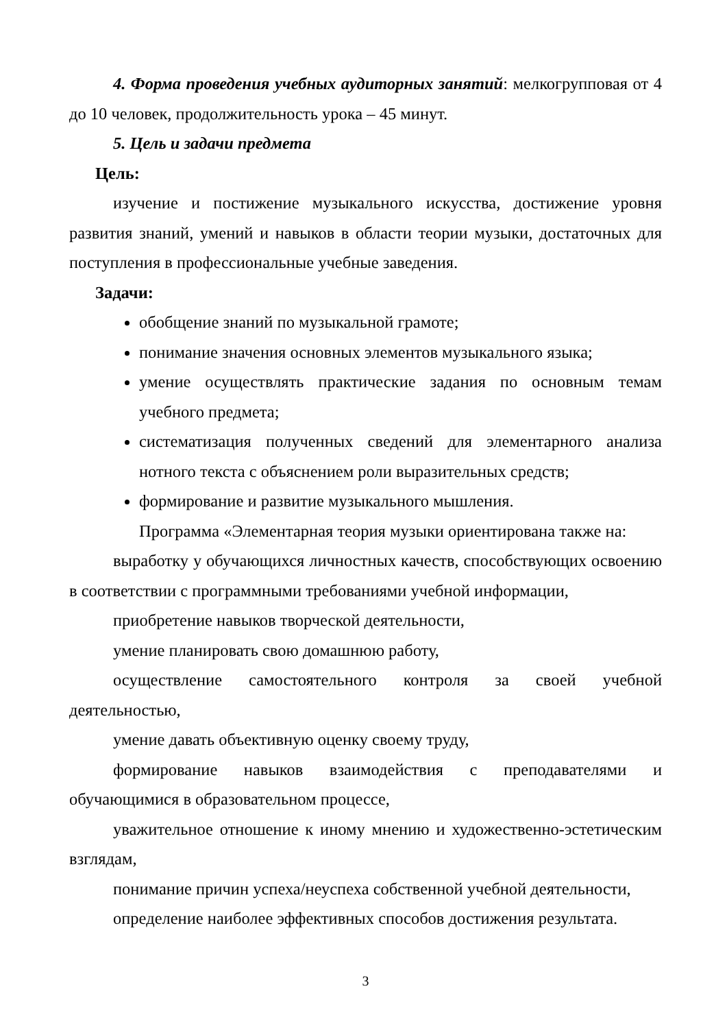4. Форма проведения учебных аудиторных занятий: мелкогрупповая от 4 до 10 человек, продолжительность урока – 45 минут.
5. Цель и задачи предмета
Цель:
изучение и постижение музыкального искусства, достижение уровня развития знаний, умений и навыков в области теории музыки, достаточных для поступления в профессиональные учебные заведения.
Задачи:
обобщение знаний по музыкальной грамоте;
понимание значения основных элементов музыкального языка;
умение осуществлять практические задания по основным темам учебного предмета;
систематизация полученных сведений для элементарного анализа нотного текста с объяснением роли выразительных средств;
формирование и развитие музыкального мышления.
Программа «Элементарная теория музыки ориентирована также на:
выработку у обучающихся личностных качеств, способствующих освоению в соответствии с программными требованиями учебной информации,
приобретение навыков творческой деятельности,
умение планировать свою домашнюю работу,
осуществление самостоятельного контроля за своей учебной деятельностью,
умение давать объективную оценку своему труду,
формирование навыков взаимодействия с преподавателями и обучающимися в образовательном процессе,
уважительное отношение к иному мнению и художественно-эстетическим взглядам,
понимание причин успеха/неуспеха собственной учебной деятельности,
определение наиболее эффективных способов достижения результата.
3